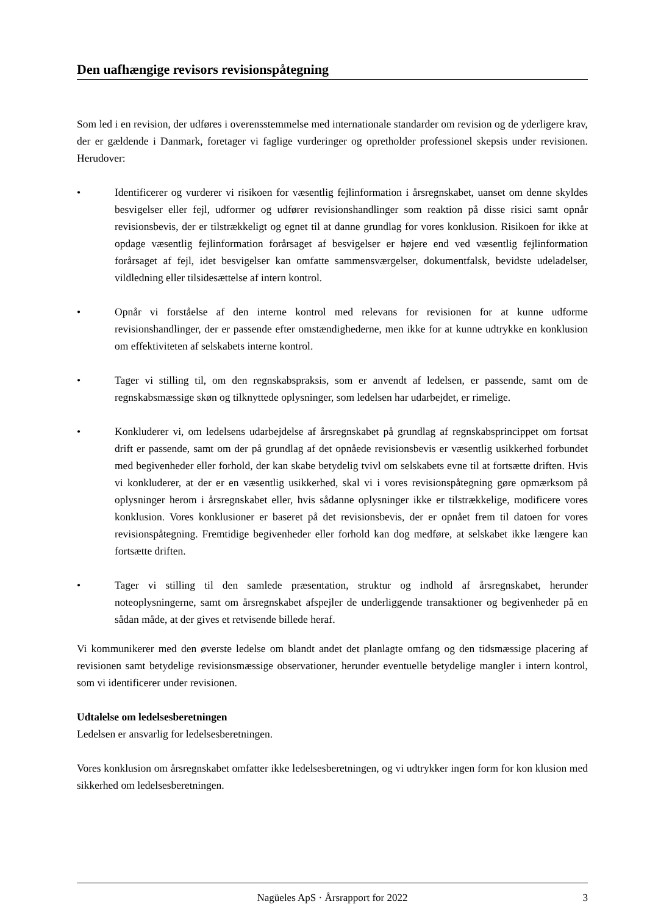Den uafhængige revisors revisionspåtegning
Som led i en revision, der udføres i overensstemmelse med internationale standarder om revision og de yderligere krav, der er gældende i Danmark, foretager vi faglige vurderinger og opretholder professionel skepsis under revisionen. Herudover:
• Identificerer og vurderer vi risikoen for væsentlig fejlinformation i årsregnskabet, uanset om denne skyldes besvigelser eller fejl, udformer og udfører revisionshandlinger som reaktion på disse risici samt opnår revisionsbevis, der er tilstrækkeligt og egnet til at danne grundlag for vores konklusion. Risikoen for ikke at opdage væsentlig fejlinformation forårsaget af besvigelser er højere end ved væsentlig fejlinformation forårsaget af fejl, idet besvigelser kan omfatte sammensværgelser, dokumentfalsk, bevidste udeladelser, vildledning eller tilsidesættelse af intern kontrol.
• Opnår vi forståelse af den interne kontrol med relevans for revisionen for at kunne udforme revisionshandlinger, der er passende efter omstændighederne, men ikke for at kunne udtrykke en konklusion om effektiviteten af selskabets interne kontrol.
• Tager vi stilling til, om den regnskabspraksis, som er anvendt af ledelsen, er passende, samt om de regnskabsmæssige skøn og tilknyttede oplysninger, som ledelsen har udarbejdet, er rimelige.
• Konkluderer vi, om ledelsens udarbejdelse af årsregnskabet på grundlag af regnskabsprincippet om fortsat drift er passende, samt om der på grundlag af det opnåede revisionsbevis er væsentlig usikkerhed forbundet med begivenheder eller forhold, der kan skabe betydelig tvivl om selskabets evne til at fortsætte driften. Hvis vi konkluderer, at der er en væsentlig usikkerhed, skal vi i vores revisionspåtegning gøre opmærksom på oplysninger herom i årsregnskabet eller, hvis sådanne oplysninger ikke er tilstrækkelige, modificere vores konklusion. Vores konklusioner er baseret på det revisionsbevis, der er opnået frem til datoen for vores revisionspåtegning. Fremtidige begivenheder eller forhold kan dog medføre, at selskabet ikke længere kan fortsætte driften.
• Tager vi stilling til den samlede præsentation, struktur og indhold af årsregnskabet, herunder noteoplysningerne, samt om årsregnskabet afspejler de underliggende transaktioner og begivenheder på en sådan måde, at der gives et retvisende billede heraf.
Vi kommunikerer med den øverste ledelse om blandt andet det planlagte omfang og den tidsmæssige placering af revisionen samt betydelige revisionsmæssige observationer, herunder eventuelle betydelige mangler i intern kontrol, som vi identificerer under revisionen.
Udtalelse om ledelsesberetningen
Ledelsen er ansvarlig for ledelsesberetningen.
Vores konklusion om årsregnskabet omfatter ikke ledelsesberetningen, og vi udtrykker ingen form for kon klusion med sikkerhed om ledelsesberetningen.
Nagüeles ApS · Årsrapport for 2022
3